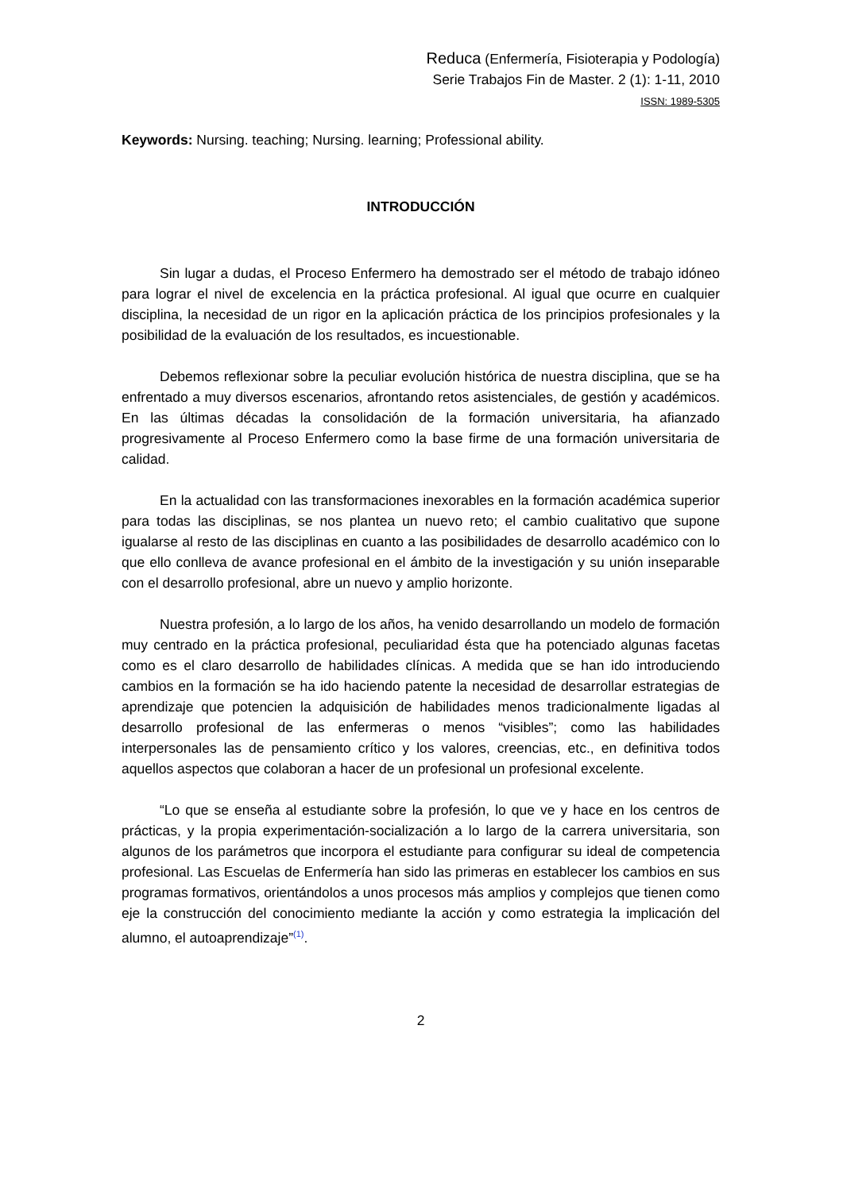Reduca (Enfermería, Fisioterapia y Podología)
Serie Trabajos Fin de Master. 2 (1): 1-11, 2010
ISSN: 1989-5305
Keywords: Nursing. teaching; Nursing. learning; Professional ability.
INTRODUCCIÓN
Sin lugar a dudas, el Proceso Enfermero ha demostrado ser el método de trabajo idóneo para lograr el nivel de excelencia en la práctica profesional. Al igual que ocurre en cualquier disciplina, la necesidad de un rigor en la aplicación práctica de los principios profesionales y la posibilidad de la evaluación de los resultados, es incuestionable.
Debemos reflexionar sobre la peculiar evolución histórica de nuestra disciplina, que se ha enfrentado a muy diversos escenarios, afrontando retos asistenciales, de gestión y académicos. En las últimas décadas la consolidación de la formación universitaria, ha afianzado progresivamente al Proceso Enfermero como la base firme de una formación universitaria de calidad.
En la actualidad con las transformaciones inexorables en la formación académica superior para todas las disciplinas, se nos plantea un nuevo reto; el cambio cualitativo que supone igualarse al resto de las disciplinas en cuanto a las posibilidades de desarrollo académico con lo que ello conlleva de avance profesional en el ámbito de la investigación y su unión inseparable con el desarrollo profesional, abre un nuevo y amplio horizonte.
Nuestra profesión, a lo largo de los años, ha venido desarrollando un modelo de formación muy centrado en la práctica profesional, peculiaridad ésta que ha potenciado algunas facetas como es el claro desarrollo de habilidades clínicas. A medida que se han ido introduciendo cambios en la formación se ha ido haciendo patente la necesidad de desarrollar estrategias de aprendizaje que potencien la adquisición de habilidades menos tradicionalmente ligadas al desarrollo profesional de las enfermeras o menos “visibles”; como las habilidades interpersonales las de pensamiento crítico y los valores, creencias, etc., en definitiva todos aquellos aspectos que colaboran a hacer de un profesional un profesional excelente.
“Lo que se enseña al estudiante sobre la profesión, lo que ve y hace en los centros de prácticas, y la propia experimentación-socialización a lo largo de la carrera universitaria, son algunos de los parámetros que incorpora el estudiante para configurar su ideal de competencia profesional. Las Escuelas de Enfermería han sido las primeras en establecer los cambios en sus programas formativos, orientándolos a unos procesos más amplios y complejos que tienen como eje la construcción del conocimiento mediante la acción y como estrategia la implicación del alumno, el autoaprendizaje”<sup>(1)</sup>.
2